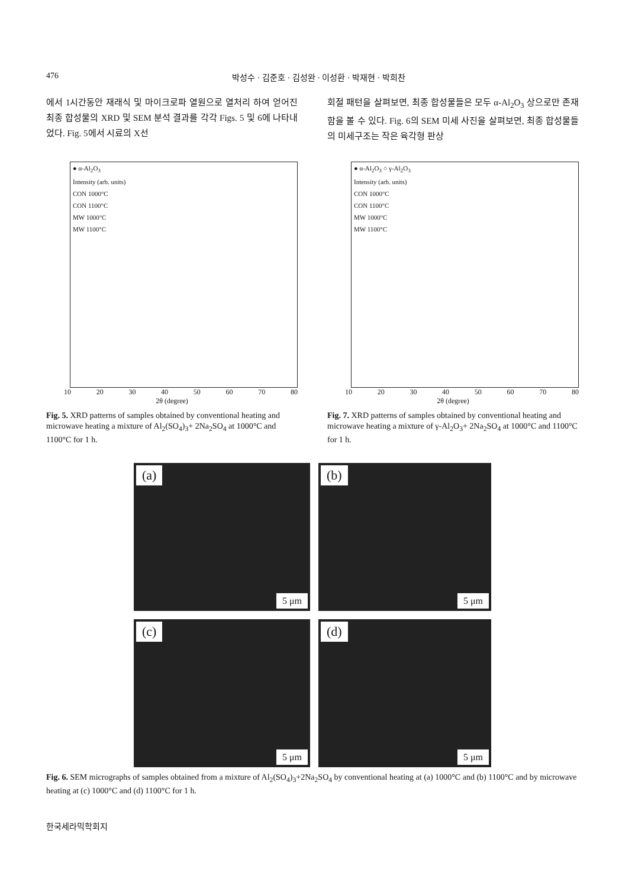476 박성수 · 김준호 · 김성완 · 이성환 · 박재현 · 박희찬
에서 1시간동안 재래식 및 마이크로파 열원으로 열처리 하여 얻어진 최종 합성물의 XRD 및 SEM 분석 결과를 각각 Figs. 5 및 6에 나타내었다. Fig. 5에서 시료의 X선
회절 패턴을 살펴보면, 최종 합성물들은 모두 α-Al<sub>2</sub>O<sub>3</sub> 상으로만 존재함을 볼 수 있다. Fig. 6의 SEM 미세 사진을 살펴보면, 최종 합성물들의 미세구조는 작은 육각형 판상
● α-Al<sub>2</sub>O<sub>3</sub>
Intensity (arb. units)
CON 1000°C
CON 1100°C
MW 1000°C
MW 1100°C
10 20 30 40 50 60 70 80
2θ (degree)
Fig. 5. XRD patterns of samples obtained by conventional heating and microwave heating a mixture of Al<sub>2</sub>(SO<sub>4</sub>)<sub>3</sub>+ 2Na<sub>2</sub>SO<sub>4</sub> at 1000°C and 1100°C for 1 h.
● α-Al<sub>2</sub>O<sub>3</sub> ○ γ-Al<sub>2</sub>O<sub>3</sub>
Intensity (arb. units)
CON 1000°C
CON 1100°C
MW 1000°C
MW 1100°C
10 20 30 40 50 60 70 80
2θ (degree)
Fig. 7. XRD patterns of samples obtained by conventional heating and microwave heating a mixture of γ-Al<sub>2</sub>O<sub>3</sub>+ 2Na<sub>2</sub>SO<sub>4</sub> at 1000°C and 1100°C for 1 h.
(a)
5 μm
(b)
5 μm
(c)
5 μm
(d)
5 μm
Fig. 6. SEM micrographs of samples obtained from a mixture of Al<sub>2</sub>(SO<sub>4</sub>)<sub>3</sub>+2Na<sub>2</sub>SO<sub>4</sub> by conventional heating at (a) 1000°C and (b) 1100°C and by microwave heating at (c) 1000°C and (d) 1100°C for 1 h.
한국세라믹학회지